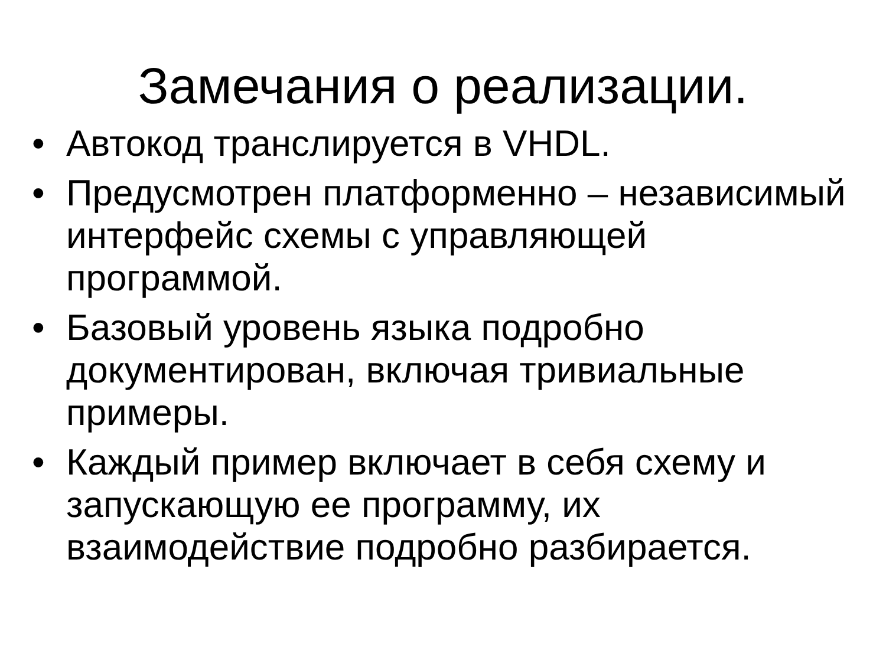Замечания о реализации.
• Автокод транслируется в VHDL.
• Предусмотрен платформенно – независимый интерфейс схемы с управляющей программой.
• Базовый уровень языка подробно документирован, включая тривиальные примеры.
• Каждый пример включает в себя схему и запускающую ее программу, их взаимодействие подробно разбирается.